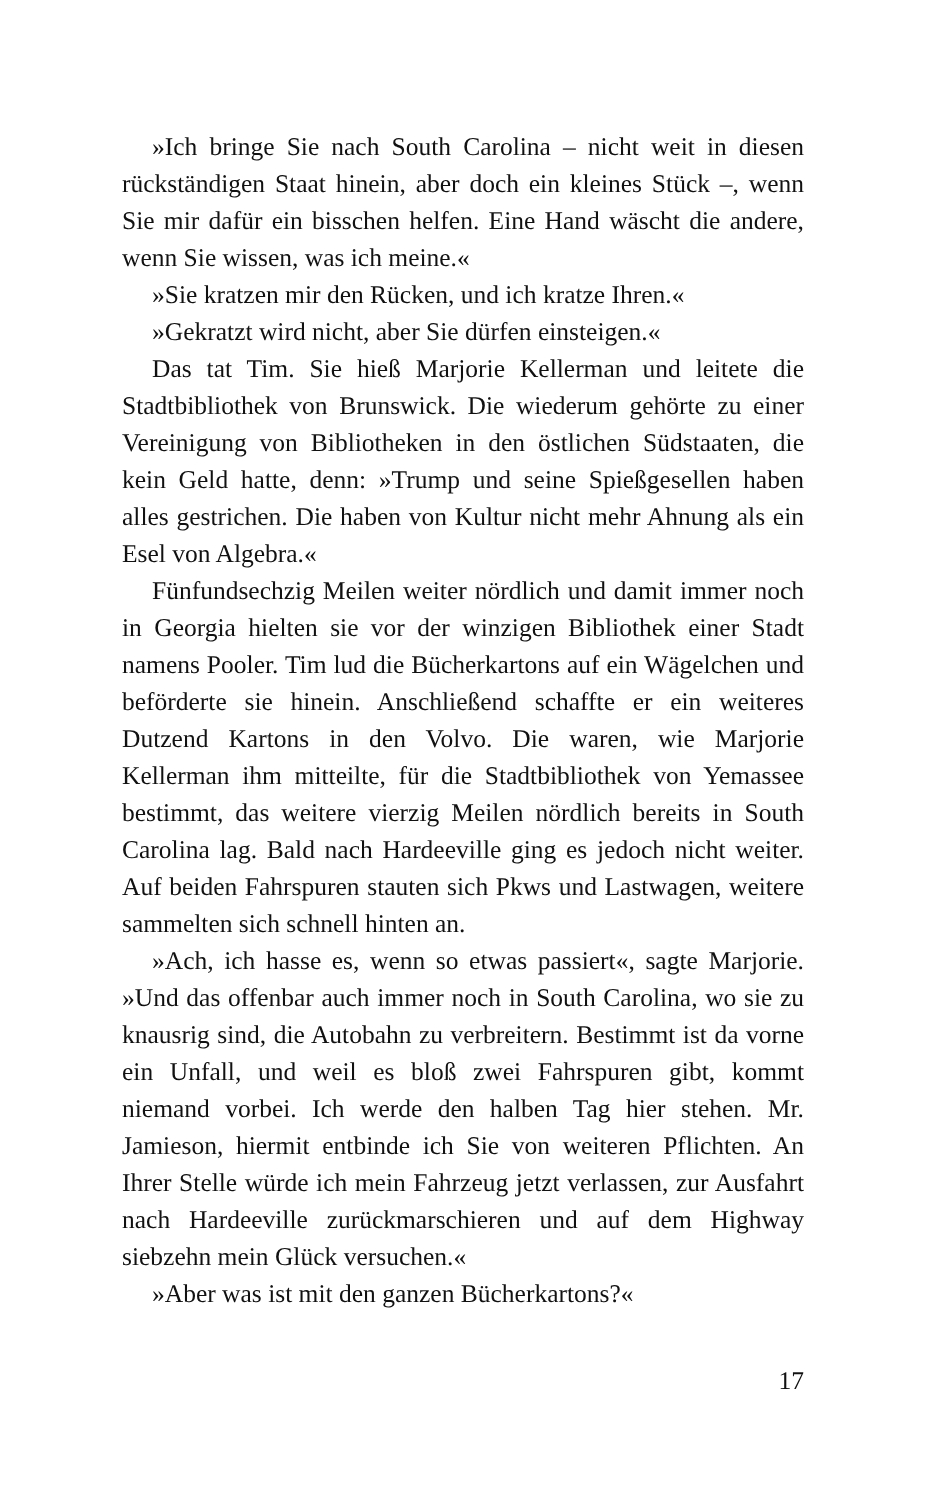»Ich bringe Sie nach South Carolina – nicht weit in diesen rückständigen Staat hinein, aber doch ein kleines Stück –, wenn Sie mir dafür ein bisschen helfen. Eine Hand wäscht die andere, wenn Sie wissen, was ich meine.«
»Sie kratzen mir den Rücken, und ich kratze Ihren.«
»Gekratzt wird nicht, aber Sie dürfen einsteigen.«
Das tat Tim. Sie hieß Marjorie Kellerman und leitete die Stadtbibliothek von Brunswick. Die wiederum gehörte zu einer Vereinigung von Bibliotheken in den östlichen Südstaaten, die kein Geld hatte, denn: »Trump und seine Spießgesellen haben alles gestrichen. Die haben von Kultur nicht mehr Ahnung als ein Esel von Algebra.«
Fünfundsechzig Meilen weiter nördlich und damit immer noch in Georgia hielten sie vor der winzigen Bibliothek einer Stadt namens Pooler. Tim lud die Bücherkartons auf ein Wägelchen und beförderte sie hinein. Anschließend schaffte er ein weiteres Dutzend Kartons in den Volvo. Die waren, wie Marjorie Kellerman ihm mitteilte, für die Stadtbibliothek von Yemassee bestimmt, das weitere vierzig Meilen nördlich bereits in South Carolina lag. Bald nach Hardeeville ging es jedoch nicht weiter. Auf beiden Fahrspuren stauten sich Pkws und Lastwagen, weitere sammelten sich schnell hinten an.
»Ach, ich hasse es, wenn so etwas passiert«, sagte Marjorie. »Und das offenbar auch immer noch in South Carolina, wo sie zu knausrig sind, die Autobahn zu verbreitern. Bestimmt ist da vorne ein Unfall, und weil es bloß zwei Fahrspuren gibt, kommt niemand vorbei. Ich werde den halben Tag hier stehen. Mr. Jamieson, hiermit entbinde ich Sie von weiteren Pflichten. An Ihrer Stelle würde ich mein Fahrzeug jetzt verlassen, zur Ausfahrt nach Hardeeville zurückmarschieren und auf dem Highway siebzehn mein Glück versuchen.«
»Aber was ist mit den ganzen Bücherkartons?«
17